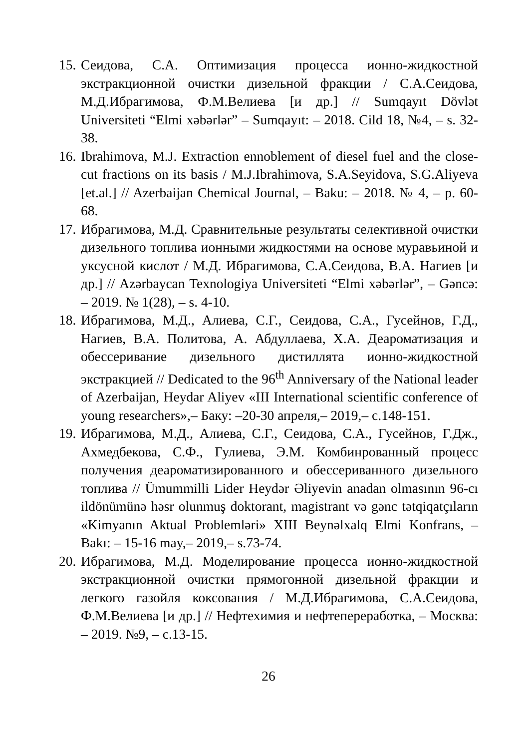15. Сеидова, С.А. Оптимизация процесса ионно-жидкостной экстракционной очистки дизельной фракции / С.А.Сеидова, М.Д.Ибрагимова, Ф.М.Велиева [и др.] // Sumqayıt Dövlət Universiteti “Elmi xəbərlər” – Sumqayıt: – 2018. Cild 18, №4, – s. 32-38.
16. Ibrahimova, M.J. Extraction ennoblement of diesel fuel and the close- cut fractions on its basis / M.J.Ibrahimova, S.A.Seyidova, S.G.Aliyeva [et.al.] // Azerbaijan Chemical Journal, – Baku: – 2018. № 4, – p. 60-68.
17. Ибрагимова, М.Д. Сравнительные результаты селективной очистки дизельного топлива ионными жидкостями на основе муравьиной и уксусной кислот / М.Д. Ибрагимова, С.А.Сеидова, В.А. Нагиев [и др.] // Azərbaycan Texnologiya Universiteti “Elmi xəbərlər”, – Gəncə: – 2019. № 1(28), – s. 4-10.
18. Ибрагимова, М.Д., Алиева, С.Г., Сеидова, С.А., Гусейнов, Г.Д., Нагиев, В.А. Политова, А. Абдуллаева, Х.А. Деароматизация и обессеривание дизельного дистиллята ионно-жидкостной экстракцией // Dedicated to the 96<sup>th</sup> Anniversary of the National leader of Azerbaijan, Heydar Aliyev «III International scientific conference of young researchers»,– Баку: –20-30 апреля,– 2019,– с.148-151.
19. Ибрагимова, М.Д., Алиева, С.Г., Сеидова, С.А., Гусейнов, Г.Дж., Ахмедбекова, С.Ф., Гулиева, Э.М. Комбинрованный процесс получения деароматизированного и обессериванного дизельного топлива // Ümummilli Lider Heydər Əliyevin anadan olmasının 96-cı ildönümünə həsr olunmuş doktorant, magistrant və gənc tətqiqatçıların «Kimyanın Aktual Problemləri» XIII Beynəlxalq Elmi Konfrans, – Bakı: – 15-16 may,– 2019,– s.73-74.
20. Ибрагимова, М.Д. Моделирование процесса ионно-жидкостной экстракционной очистки прямогонной дизельной фракции и легкого газойля коксования / М.Д.Ибрагимова, С.А.Сеидова, Ф.М.Велиева [и др.] // Нефтехимия и нефтепереработка, – Москва: – 2019. №9, – с.13-15.
26